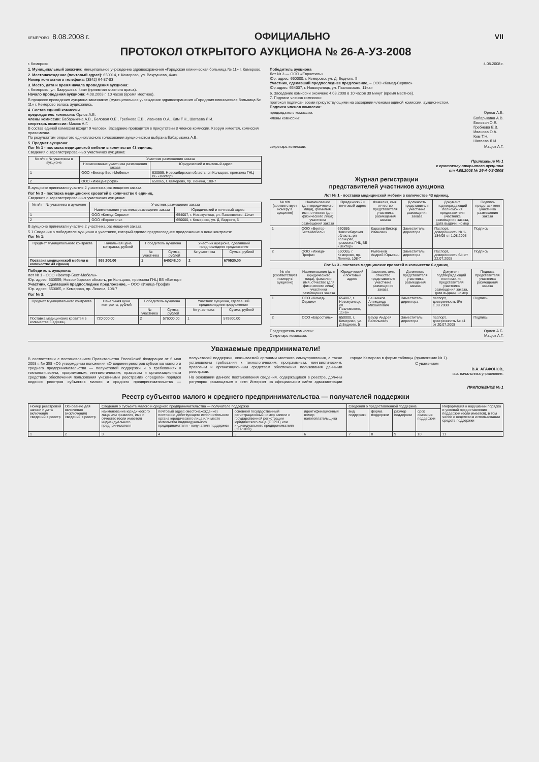КЕМЕРОВО 8.08.2008 г. ОФИЦИАЛЬНО VII
ПРОТОКОЛ ОТКРЫТОГО АУКЦИОНА № 26-А-УЗ-2008
г. Кемерово 4.08.2008 г.
1. Муниципальный заказчик: мниципальное учреждение здравоохранения «Городская клиническая больница № 11» г. Кемерово.
2. Местонахождение (почтовый адрес): 650014, г. Кемерово, ул. Вахрушева, 4«а»
Номер контактного телефона: (3842) 64-87-83
3. Место, дата и время начала проведения аукциона:
г. Кемерово, ул. Вахрушева, 4«а» (приемная главного врача).
Начало проведения аукциона: 4.08.2008 г, 10 часов (время местное).
В процессе проведения аукциона заказчиком (муниципальное учреждение здравоохранения «Городская клиническая больница № 11» г. Кемерово велась аудиозапись.
4. Состав единой комиссии.
председатель комиссии: Орлов А.Б.
члены комиссии: Бабарыкина А.В., Беловол О.Е., Гребнева Е.В., Иванова О.А., Ким Т.Н., Шагаева Л.И.
секретарь комиссии: Мацюк А.Г.
В состав единой комиссии входит 9 человек. Заседание проводится в присутствии 8 членов комиссии. Кворум имеется, комиссия правомочна.
По результатам открытого единогласного голосования аукционистом выбрана Бабарыкина А.В.
5. Предмет аукциона:
Лот № 1 - поставка медицинской мебели в количестве 43 единиц.
Сведения о зарегистрированных участниках аукциона:
| № п/п = № участника в аукционе | Участник размещения заказа | |
| --- | --- | --- |
| | Наименование участника размещения заказа | Юридический и почтовый адрес |
| 1 | ООО «Вектор-Бест-Мебель» | 630559, Новосибирская область, рп Кольцово, промзона ГНЦ ВБ «Вектор» |
| 2 | ООО «Ижица-Профи» | 650065, г. Кемерово, пр. Ленина, 108-7 |
В аукционе принимали участие 2 участника размещения заказа.
Лот № 3 - поставка медицинских кроватей в количестве 6 единиц.
Сведения о зарегистрированных участниках аукциона:
| № п/п = № участника в аукционе | Участник размещения заказа | |
| --- | --- | --- |
| | Наименование участника размещения заказа | Юридический и почтовый адрес |
| 1 | ООО «Комед-Сервис» | 654007, г. Новокузнецк, ул. Павловского, 11«а» |
| 2 | ООО «Евростиль» | 650000, г. Кемерово, ул. Д. Бедного, 5 |
В аукционе принимали участие 2 участника размещения заказа.
5.1 Сведения о победителе аукциона и участнике, который сделал предпоследнее предложение о цене контракта:
Лот № 1:
| Предмет муниципального контракта | Начальная цена контракта, рублей | Победитель аукциона | | Участник аукциона, сделавший предпоследнее предложение | |
| --- | --- | --- | --- | --- | --- |
| | | № участника | Сумма, рублей | № участника | Сумма, рублей |
| Поставка медицинской мебели в количестве 43 единиц | 865 200,00 | 1 | 640248,00 | 2 | 670530,00 |
Победитель аукциона:
лот № 1 - ООО «Вектор-Бест-Мебель»
Юр. адрес: 630559, Новосибирская область, рп Кольцово, промзона ГНЦ ВБ «Вектор»
Участник, сделавший предпоследнее предложение, – ООО «Ижица-Профи»
Юр. адрес: 650065, г. Кемерово, пр. Ленина, 108-7
Лот № 3:
| Предмет муниципального контракта | Начальная цена контракта, рублей | Победитель аукциона | | Участник аукциона, сделавший предпоследнее предложение | |
| --- | --- | --- | --- | --- | --- |
| | | № участника | Сумма, рублей | № участника | Сумма, рублей |
| Поставка медицинских кроватей в количестве 6 единиц. | 720 000,00 | 2 | 576000,00 | 1 | 579600,00 |
Победитель аукциона
Лот № 3 — ООО «Евростиль»
Юр. адрес: 650000, г. Кемерово, ул. Д. Бедного, 5
Участник, сделавший предпоследнее предложение, – ООО «Комед-Сервис»
Юр.адрес: 654007, г. Новокузнецк, ул. Павловского, 11«а»
6. Заседание комиссии окончено 4.08.2008 в 10 часов 30 минут (время местное).
7. Подписи членов комиссии:
протокол подписан всеми присутствующими на заседании членами единой комиссии, аукционистом.
Подписи членов комиссии:
председатель комиссии: Орлов А.Б.
члены комиссии: Бабарыкина А.В.
Беловол О.Е.
Гребнева Е.В.
Иванова О.А.
Ким Т.Н.
Шагаева Л.И.
секретарь комиссии: Мацюк А.Г.
Приложение № 1
к протоколу открытого аукциона
от 4.08.2008 № 26-А-УЗ-2008
Журнал регистрации
представителей участников аукциона
Лот № 1 - поставка медицинской мебели в количестве 43 единиц.
| № п/п (соответствует номеру в аукционе) | Наименование (для юридического лица), фамилия, имя, отчество (для физического лица) участника размещения заказа | Юридический и почтовый адрес | Фамилия, имя, отчество представителя участника размещения заказа | Должность представителя участника размещения заказа | Документ, подтверждающий полномочия представителя участника размещения заказа, дата выдачи, номер | Подпись представителя участника размещения заказа |
| --- | --- | --- | --- | --- | --- | --- |
| 1 | ООО «Вектор-Бест-Мебель» | 630559, Новосибирская область, рп Кольцово, промзона ГНЦ ВБ «Вектор» | Карасев Виктор Иванович | Заместитель директора | Паспорт, доверенность № 1-184/08 от 1.08.2008 | Подпись |
| 2 | ООО «Ижица-Профи» | 650065, г. Кемерово, пр. Ленина, 108-7 | Рытенков Андрей Юрьевич | Заместитель директора | Паспорт, доверенность б/н от 22.07.2008 | Подпись |
Лот № 3 - поставка медицинских кроватей в количестве 6 единиц.
| № п/п (соответствует номеру в аукционе) | Наименование (для юридического лица), фамилия, имя, отчество (для физического лица) участника размещения заказа | Юридический и почтовый адрес | Фамилия, имя, отчество представителя участника размещения заказа | Должность представителя участника размещения заказа | Документ, подтверждающий полномочия представителя участника размещения заказа, дата выдачи, номер | Подпись представителя участника размещения заказа |
| --- | --- | --- | --- | --- | --- | --- |
| 1 | ООО «Комед-Сервис» | 654007, г. Новокузнецк, ул. Павловского, 11«а» | Башмаков Александр Михайлович | Заместитель директора | паспорт, доверенность б/н 1.08.2008 | Подпись |
| 2 | ООО «Евростиль» | 650000, г. Кемерово, ул. Д.Бедного, 5 | Бауэр Андрей Васильевич | Заместитель директора | паспорт, доверенность № 41 от 20.07.2008 | Подпись |
Председатель комиссии: Орлов А.Б.
Секретарь комиссии: Мацюк А.Г.
Уважаемые предприниматели!
В соответствии с постановлением Правительства Российской Федерации от 6 мая 2008 г. № 358 «Об утверждении положения «О ведении реестров субъектов малого и среднего предпринимательства — получателей поддержки и о требованиях к технологическим, программным, лингвистическим, правовым и организационным средствам обеспечения пользования указанными реестрами» определен порядок ведения реестров субъектов малого и среднего предпринимательства — получателей поддержки, оказываемой органами местного самоуправления, а также установлены требования к технологическим, программным, лингвистическим, правовым и организационным средствам обеспечения пользования данными реестрами.
На основании данного постановления сведения, содержащиеся в реестре, должны регулярно размещаться в сети Интернет на официальном сайте администрации города Кемерово в форме таблицы (приложение № 1).
С уважением
В.А. АГАФОНОВ,
и.о. начальника управления.
ПРИЛОЖЕНИЕ № 1
Реестр субъектов малого и среднего предпринимательства — получателей поддержки
| Номер реестровой записи и дата включения сведений в реестр | Основание для включения (исключения) сведений в реестр | Сведения о субъекте малого и среднего предпринимательства — получателе поддержки | | | | Сведения о предоставленной поддержке | | | | Информация о нарушении порядка и условий предоставления поддержки (если имеется), в том числе о нецелевом использовании средств поддержки |
| | | наименование юридического лица или фамилия, имя и отчество (если имеется) индивидуального предпринимателя | почтовый адрес (местонахождение) постоянно действующего исполнительного органа юридического лица или место жительства индивидуального предпринимателя - получателя поддержки | основной государственный регистрационный номер записи о государственной регистрации юридического лица (ОГР11) или индивидуального предпринимателя (ОГРНИП) | идентификационный номер налогоплательщика | вид поддержки | форма поддержки | размер поддержки | срок оказания поддержки | |
| 1 | 2 | 3 | 4 | 5 | 6 | 7 | 8 | 9 | 10 | 11 |